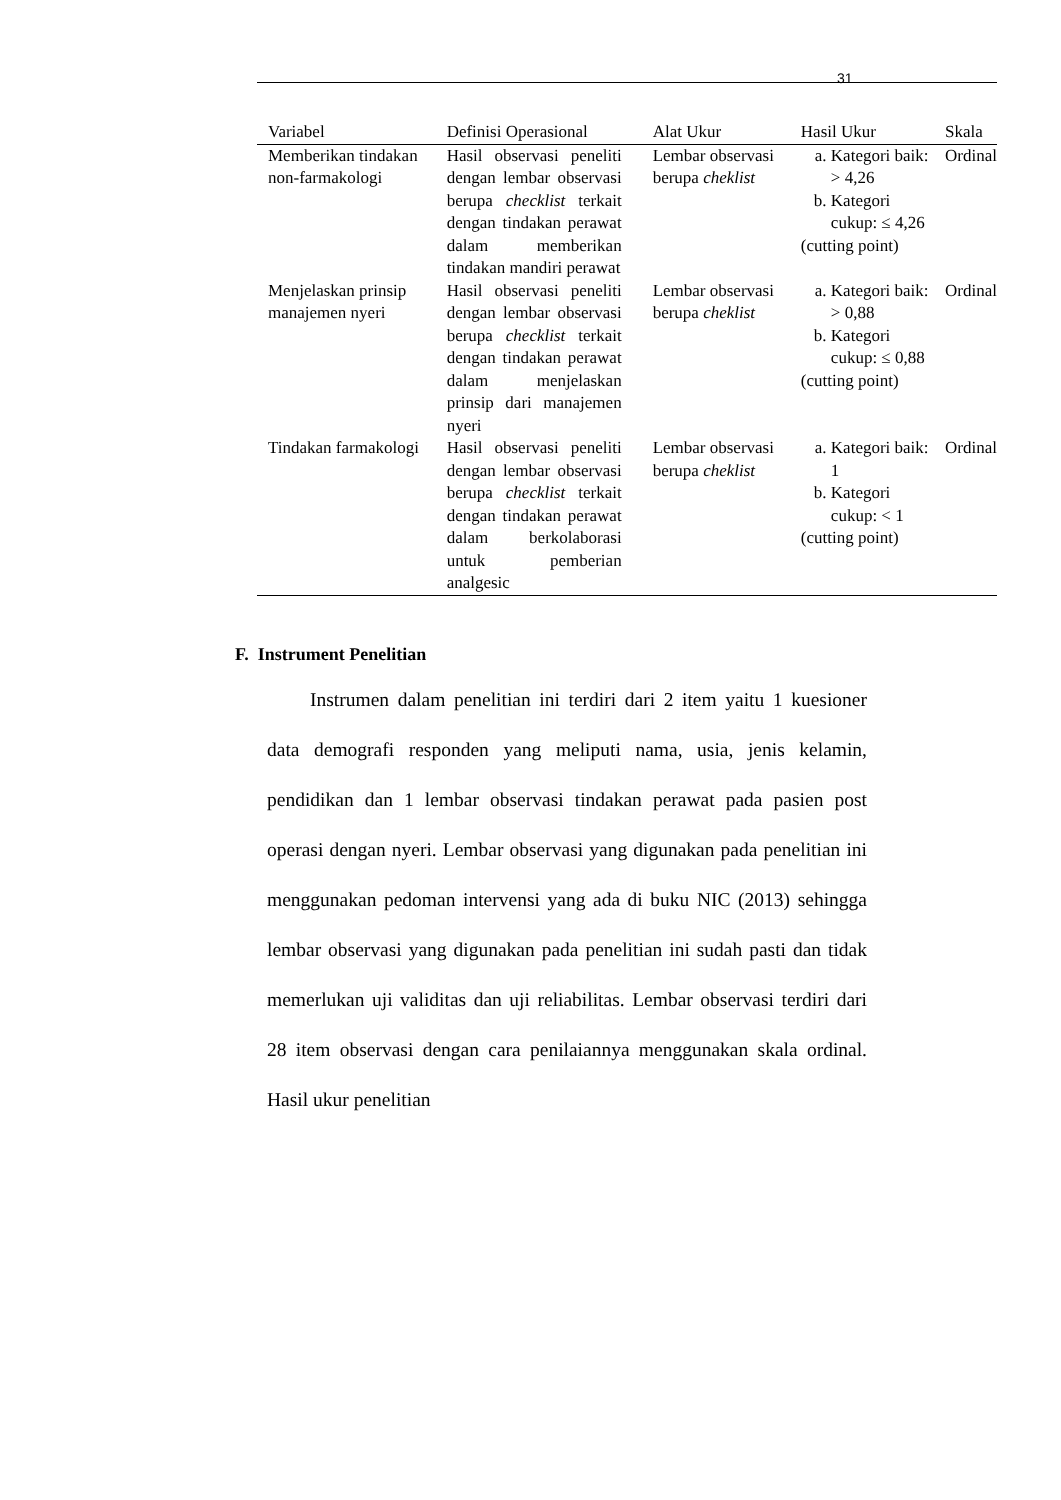31
| Variabel | Definisi Operasional | Alat Ukur | Hasil Ukur | Skala |
| --- | --- | --- | --- | --- |
| Memberikan tindakan non-farmakologi | Hasil observasi peneliti dengan lembar observasi berupa checklist terkait dengan tindakan perawat dalam memberikan tindakan mandiri perawat | Lembar observasi berupa cheklist | a. Kategori baik: > 4,26 b. Kategori cukup: ≤ 4,26 (cutting point) | Ordinal |
| Menjelaskan prinsip manajemen nyeri | Hasil observasi peneliti dengan lembar observasi berupa checklist terkait dengan tindakan perawat dalam menjelaskan prinsip dari manajemen nyeri | Lembar observasi berupa cheklist | a. Kategori baik: > 0,88 b. Kategori cukup: ≤ 0,88 (cutting point) | Ordinal |
| Tindakan farmakologi | Hasil observasi peneliti dengan lembar observasi berupa checklist terkait dengan tindakan perawat dalam berkolaborasi untuk pemberian analgesic | Lembar observasi berupa cheklist | a. Kategori baik: 1 b. Kategori cukup: < 1 (cutting point) | Ordinal |
F. Instrument Penelitian
Instrumen dalam penelitian ini terdiri dari 2 item yaitu 1 kuesioner data demografi responden yang meliputi nama, usia, jenis kelamin, pendidikan dan 1 lembar observasi tindakan perawat pada pasien post operasi dengan nyeri. Lembar observasi yang digunakan pada penelitian ini menggunakan pedoman intervensi yang ada di buku NIC (2013) sehingga lembar observasi yang digunakan pada penelitian ini sudah pasti dan tidak memerlukan uji validitas dan uji reliabilitas. Lembar observasi terdiri dari 28 item observasi dengan cara penilaiannya menggunakan skala ordinal. Hasil ukur penelitian